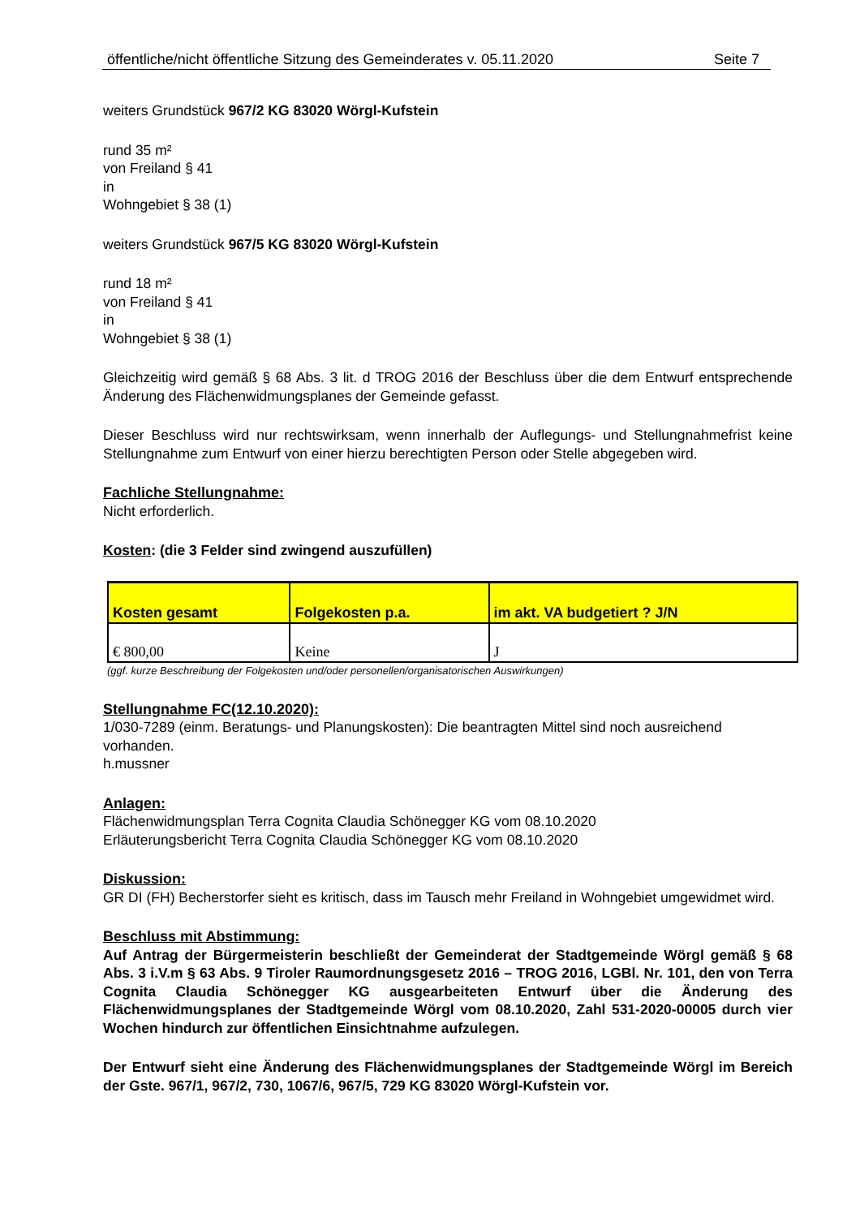öffentliche/nicht öffentliche Sitzung des Gemeinderates v. 05.11.2020 Seite 7
weiters Grundstück 967/2 KG 83020 Wörgl-Kufstein
rund 35 m²
von Freiland § 41
in
Wohngebiet § 38 (1)
weiters Grundstück 967/5 KG 83020 Wörgl-Kufstein
rund 18 m²
von Freiland § 41
in
Wohngebiet § 38 (1)
Gleichzeitig wird gemäß § 68 Abs. 3 lit. d TROG 2016 der Beschluss über die dem Entwurf entsprechende Änderung des Flächenwidmungsplanes der Gemeinde gefasst.
Dieser Beschluss wird nur rechtswirksam, wenn innerhalb der Auflegungs- und Stellungnahmefrist keine Stellungnahme zum Entwurf von einer hierzu berechtigten Person oder Stelle abgegeben wird.
Fachliche Stellungnahme:
Nicht erforderlich.
Kosten: (die 3 Felder sind zwingend auszufüllen)
| Kosten gesamt | Folgekosten p.a. | im akt. VA budgetiert ? J/N |
| € 800,00 | Keine | J |
(ggf. kurze Beschreibung der Folgekosten und/oder personellen/organisatorischen Auswirkungen)
Stellungnahme FC(12.10.2020):
1/030-7289 (einm. Beratungs- und Planungskosten): Die beantragten Mittel sind noch ausreichend vorhanden.
h.mussner
Anlagen:
Flächenwidmungsplan Terra Cognita Claudia Schönegger KG vom 08.10.2020
Erläuterungsbericht Terra Cognita Claudia Schönegger KG vom 08.10.2020
Diskussion:
GR DI (FH) Becherstorfer sieht es kritisch, dass im Tausch mehr Freiland in Wohngebiet umgewidmet wird.
Beschluss mit Abstimmung:
Auf Antrag der Bürgermeisterin beschließt der Gemeinderat der Stadtgemeinde Wörgl gemäß § 68 Abs. 3 i.V.m § 63 Abs. 9 Tiroler Raumordnungsgesetz 2016 – TROG 2016, LGBl. Nr. 101, den von Terra Cognita Claudia Schönegger KG ausgearbeiteten Entwurf über die Änderung des Flächenwidmungsplanes der Stadtgemeinde Wörgl vom 08.10.2020, Zahl 531-2020-00005 durch vier Wochen hindurch zur öffentlichen Einsichtnahme aufzulegen.
Der Entwurf sieht eine Änderung des Flächenwidmungsplanes der Stadtgemeinde Wörgl im Bereich der Gste. 967/1, 967/2, 730, 1067/6, 967/5, 729 KG 83020 Wörgl-Kufstein vor.